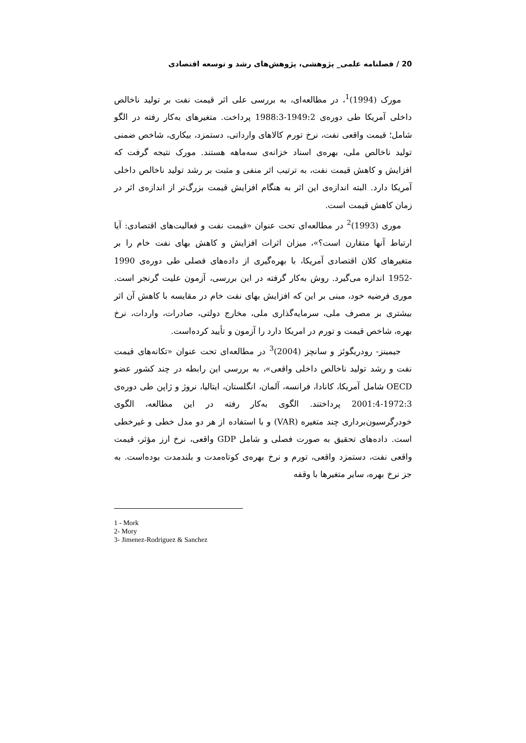20 / فصلنامه علمی_ پژوهشی، پژوهش‌های رشد و توسعه اقتصادی
مورک (1994)<sup>1</sup>، در مطالعه‌ای، به بررسی علی اثر قیمت نفت بر تولید ناخالص داخلی آمریکا طی دوره‌ی 1949:2-1988:3 پرداخت. متغیرهای به‌کار رفته در الگو شامل؛ قیمت واقعی نفت، نرخ تورم کالاهای وارداتی، دستمزد، بیکاری، شاخص ضمنی تولید ناخالص ملی، بهره‌ی اسناد خزانه‌ی سه‌ماهه هستند. مورک نتیجه گرفت که افزایش و کاهش قیمت نفت، به ترتیب اثر منفی و مثبت بر رشد تولید ناخالص داخلی آمریکا دارد. البته اندازه‌ی این اثر به هنگام افزایش قیمت بزرگ‌تر از اندازه‌ی اثر در زمان کاهش قیمت است.
موری (1993)<sup>2</sup> در مطالعه‌ای تحت عنوان «قیمت نفت و فعالیت‌های اقتصادی: آیا ارتباط آنها متقارن است؟»، میزان اثرات افزایش و کاهش بهای نفت خام را بر متغیرهای کلان اقتصادی آمریکا، با بهره‌گیری از داده‌های فصلی طی دوره‌ی 1990 -1952 اندازه می‌گیرد. روش به‌کار گرفته در این بررسی، آزمون علیت گرنجر است. موری فرضیه خود، مبنی بر این که افزایش بهای نفت خام در مقایسه با کاهش آن اثر بیشتری بر مصرف ملی، سرمایه‌گذاری ملی، مخارج دولتی، صادرات، واردات، نرخ بهره، شاخص قیمت و تورم در امریکا دارد را آزمون و تأیید کرده‌است.
جیمینز- رودریگوئز و سانچز (2004)<sup>3</sup> در مطالعه‌ای تحت عنوان «تکانه‌های قیمت نفت و رشد تولید ناخالص داخلی واقعی»، به بررسی این رابطه در چند کشور عضو OECD شامل آمریکا، کانادا، فرانسه، آلمان، انگلستان، ایتالیا، نروژ و ژاپن طی دوره‌ی 1972:3-2001:4 پرداختند. الگوی به‌کار رفته در این مطالعه، الگوی خودرگرسیون‌برداری چند متغیره (VAR) و با استفاده از هر دو مدل خطی و غیرخطی است. داده‌های تحقیق به صورت فصلی و شامل GDP واقعی، نرخ ارز مؤثر، قیمت واقعی نفت، دستمزد واقعی، تورم و نرخ بهره‌ی کوتاه‌مدت و بلندمدت بوده‌است. به جز نرخ بهره، سایر متغیرها با وقفه
1 - Mork
2- Mory
3- Jimenez-Rodriguez & Sanchez